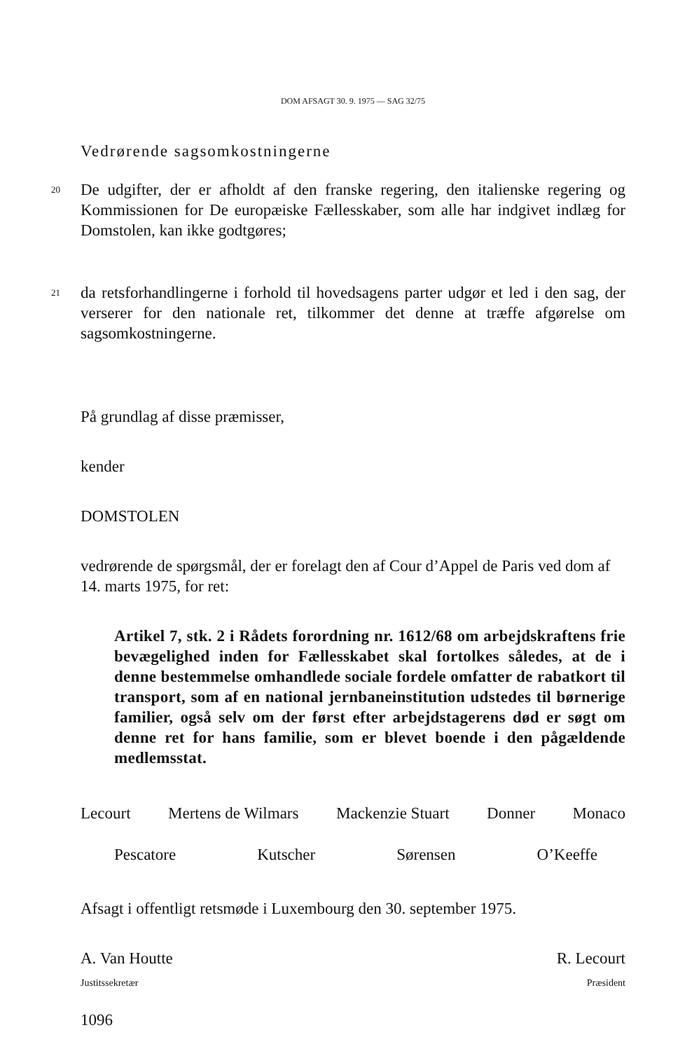DOM AFSAGT 30. 9. 1975 — SAG 32/75
Vedrørende sagsomkostningerne
20
De udgifter, der er afholdt af den franske regering, den italienske regering og Kommissionen for De europæiske Fællesskaber, som alle har indgivet indlæg for Domstolen, kan ikke godtgøres;
21
da retsforhandlingerne i forhold til hovedsagens parter udgør et led i den sag, der verserer for den nationale ret, tilkommer det denne at træffe afgørelse om sagsomkostningerne.
På grundlag af disse præmisser,
kender
DOMSTOLEN
vedrørende de spørgsmål, der er forelagt den af Cour d’Appel de Paris ved dom af 14. marts 1975, for ret:
Artikel 7, stk. 2 i Rådets forordning nr. 1612/68 om arbejdskraftens frie bevægelighed inden for Fællesskabet skal fortolkes således, at de i denne bestemmelse omhandlede sociale fordele omfatter de rabatkort til transport, som af en national jernbaneinstitution udstedes til børnerige familier, også selv om der først efter arbejdstagerens død er søgt om denne ret for hans familie, som er blevet boende i den pågældende medlemsstat.
Lecourt Mertens de Wilmars Mackenzie Stuart Donner Monaco
Pescatore Kutscher Sørensen O’Keeffe
Afsagt i offentligt retsmøde i Luxembourg den 30. september 1975.
A. Van Houtte R. Lecourt
Justitssekretær Præsident
1096